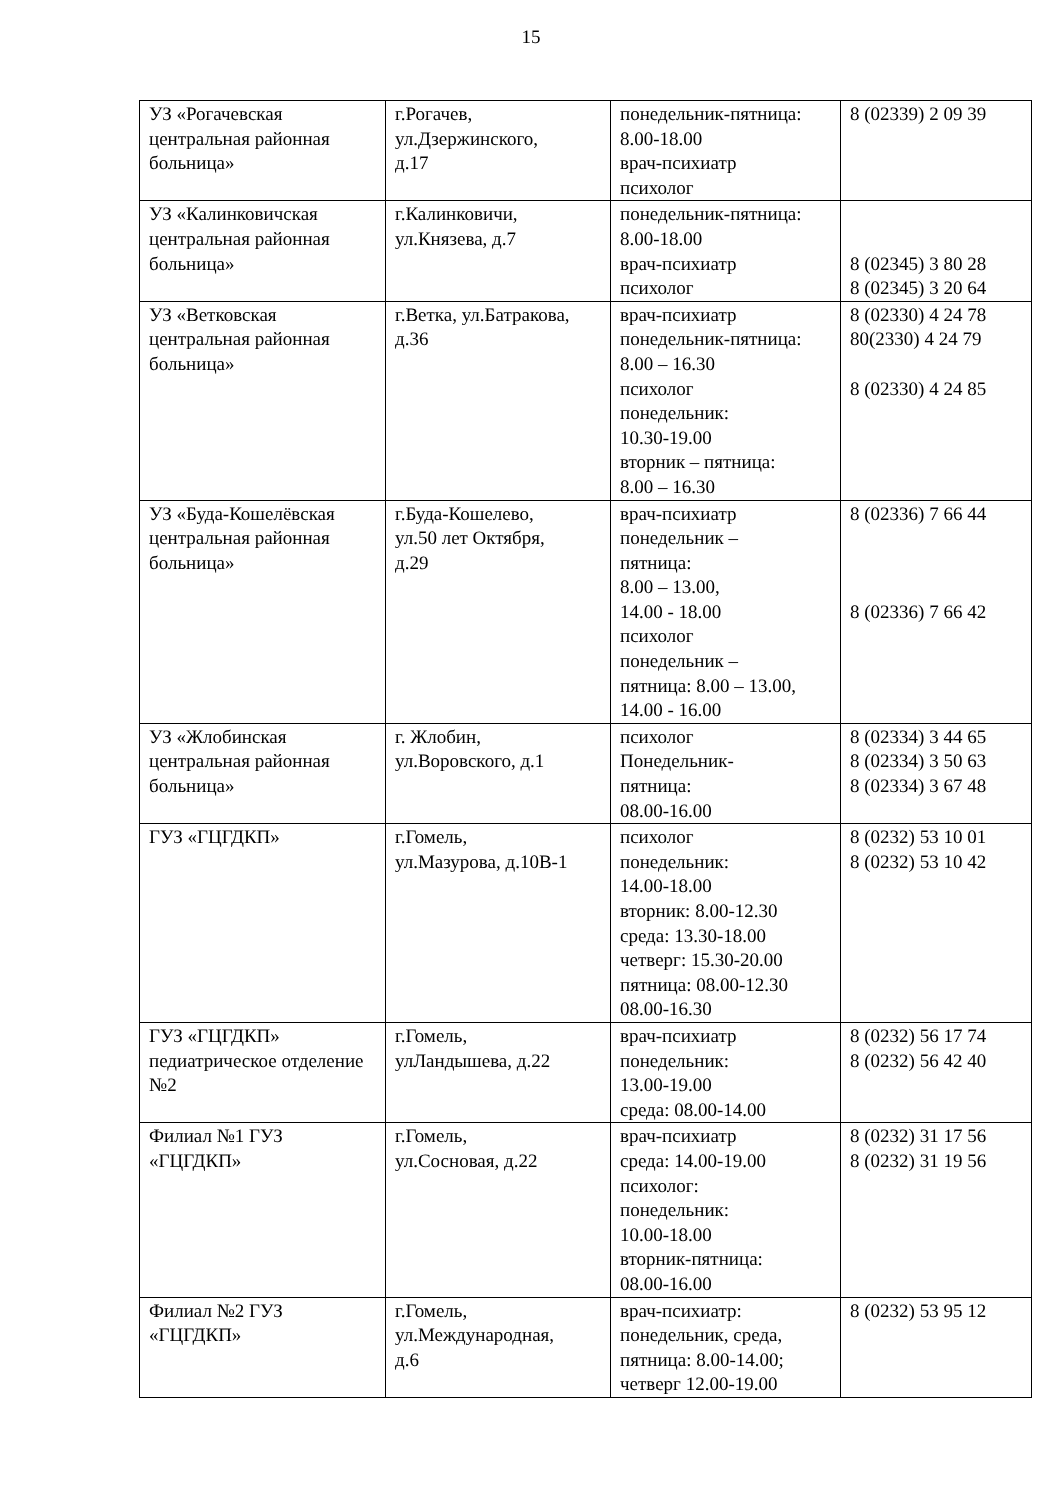15
| УЗ «Рогачевская центральная районная больница» | г.Рогачев, ул.Дзержинского, д.17 | понедельник-пятница: 8.00-18.00 врач-психиатр психолог | 8 (02339) 2 09 39 |
| УЗ «Калинковичская центральная районная больница» | г.Калинковичи, ул.Князева, д.7 | понедельник-пятница: 8.00-18.00 врач-психиатр психолог | 8 (02345) 3 80 28 8 (02345) 3 20 64 |
| УЗ «Ветковская центральная районная больница» | г.Ветка, ул.Батракова, д.36 | врач-психиатр понедельник-пятница: 8.00 – 16.30 психолог понедельник: 10.30-19.00 вторник – пятница: 8.00 – 16.30 | 8 (02330) 4 24 78 80(2330) 4 24 79 8 (02330) 4 24 85 |
| УЗ «Буда-Кошелёвская центральная районная больница» | г.Буда-Кошелево, ул.50 лет Октября, д.29 | врач-психиатр понедельник – пятница: 8.00 – 13.00, 14.00 - 18.00 психолог понедельник – пятница: 8.00 – 13.00, 14.00 - 16.00 | 8 (02336) 7 66 44 8 (02336) 7 66 42 |
| УЗ «Жлобинская центральная районная больница» | г. Жлобин, ул.Воровского, д.1 | психолог Понедельник- пятница: 08.00-16.00 | 8 (02334) 3 44 65 8 (02334) 3 50 63 8 (02334) 3 67 48 |
| ГУЗ «ГЦГДКП» | г.Гомель, ул.Мазурова, д.10В-1 | психолог понедельник: 14.00-18.00 вторник: 8.00-12.30 среда: 13.30-18.00 четверг: 15.30-20.00 пятница: 08.00-12.30 08.00-16.30 | 8 (0232) 53 10 01 8 (0232) 53 10 42 |
| ГУЗ «ГЦГДКП» педиатрическое отделение №2 | г.Гомель, улЛандышева, д.22 | врач-психиатр понедельник: 13.00-19.00 среда: 08.00-14.00 | 8 (0232) 56 17 74 8 (0232) 56 42 40 |
| Филиал №1 ГУЗ «ГЦГДКП» | г.Гомель, ул.Сосновая, д.22 | врач-психиатр среда: 14.00-19.00 психолог: понедельник: 10.00-18.00 вторник-пятница: 08.00-16.00 | 8 (0232) 31 17 56 8 (0232) 31 19 56 |
| Филиал №2 ГУЗ «ГЦГДКП» | г.Гомель, ул.Международная, д.6 | врач-психиатр: понедельник, среда, пятница: 8.00-14.00; четверг 12.00-19.00 | 8 (0232) 53 95 12 |